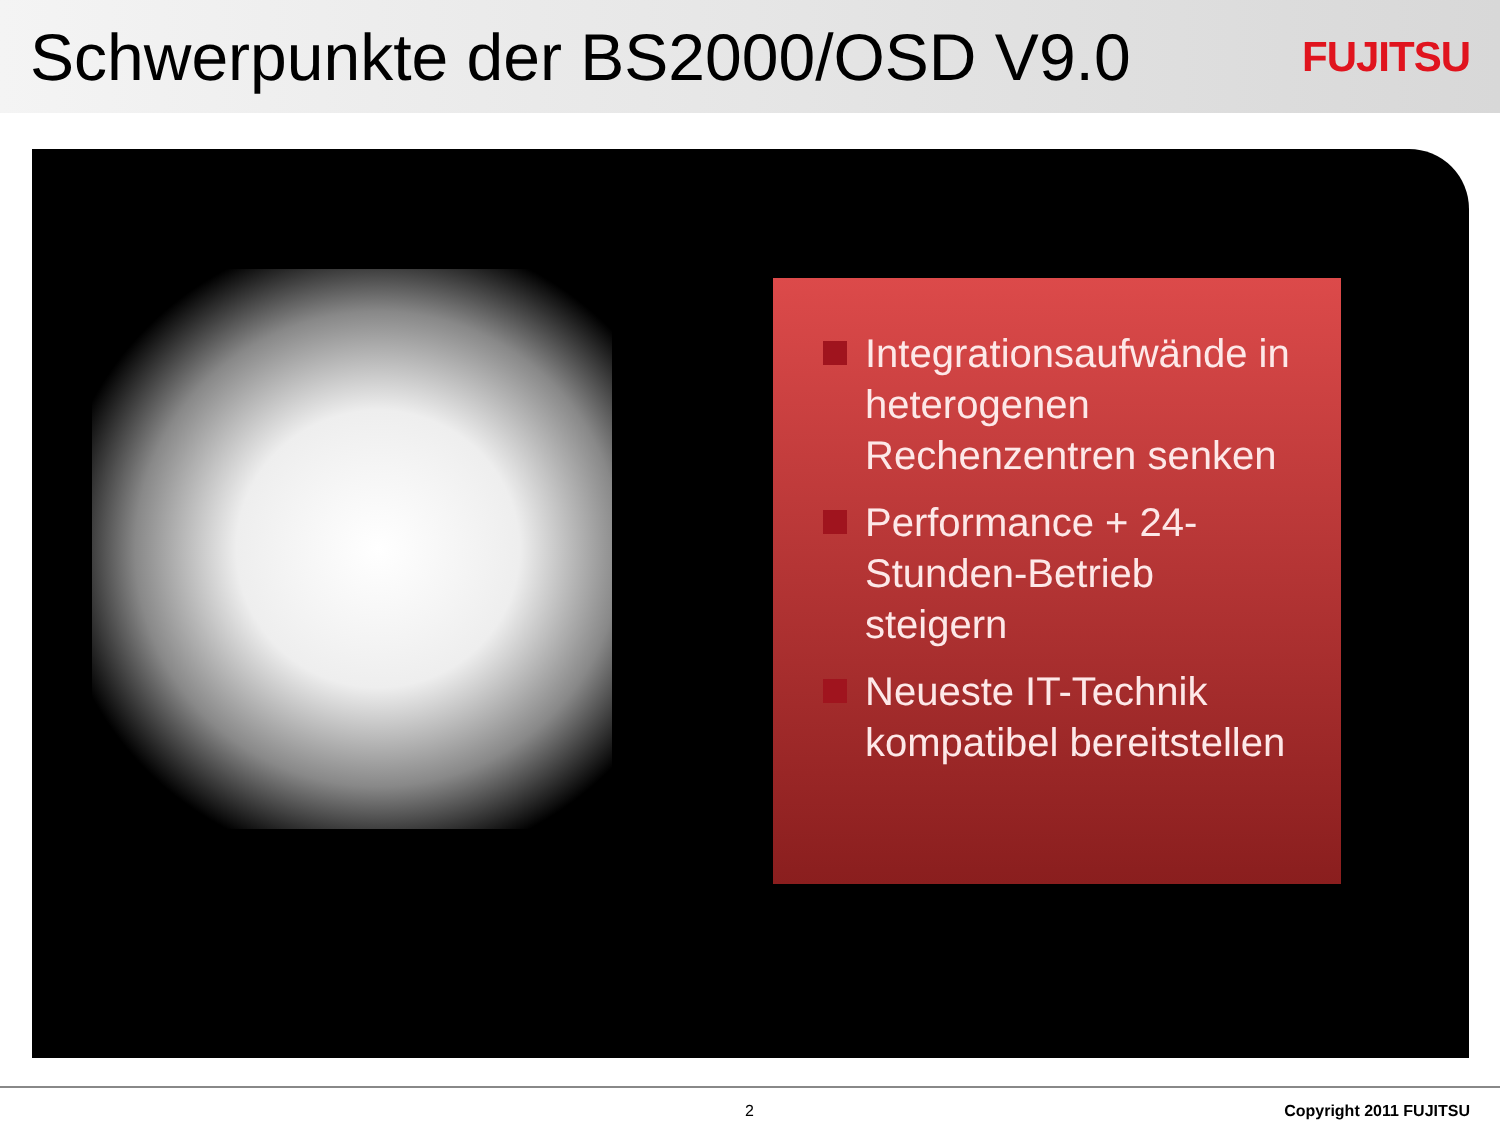Schwerpunkte der BS2000/OSD V9.0
FUJITSU
Integrationsaufwände in heterogenen Rechenzentren senken
Performance + 24-Stunden-Betrieb steigern
Neueste IT-Technik kompatibel bereitstellen
2 Copyright 2011 FUJITSU